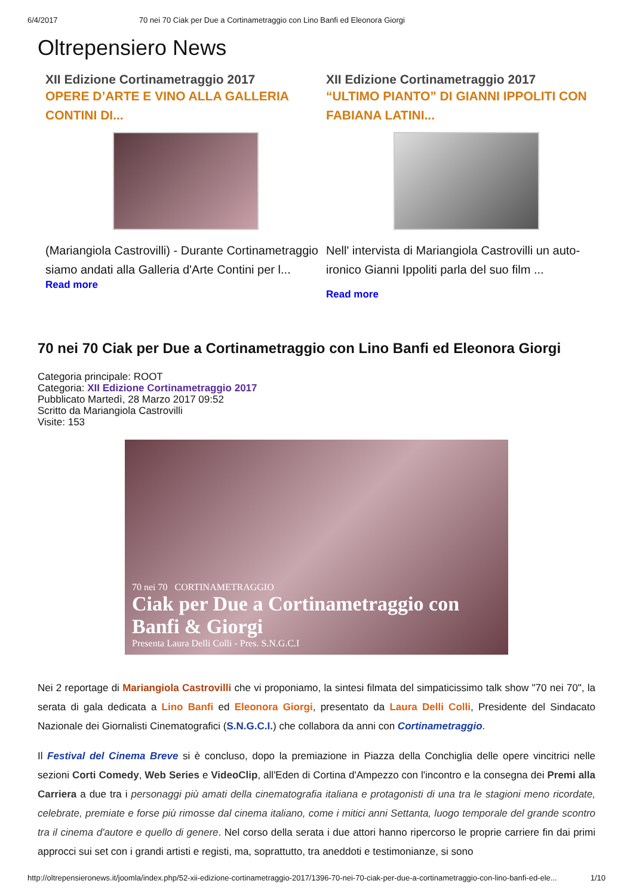6/4/2017 70 nei 70 Ciak per Due a Cortinametraggio con Lino Banfi ed Eleonora Giorgi
Oltrepensiero News
XII Edizione Cortinametraggio 2017
OPERE D’ARTE E VINO ALLA GALLERIA CONTINI DI...
(Mariangiola Castrovilli) - Durante Cortinametraggio siamo andati alla Galleria d'Arte Contini per l...
Read more
XII Edizione Cortinametraggio 2017
“ULTIMO PIANTO” DI GIANNI IPPOLITI CON FABIANA LATINI...
Nell' intervista di Mariangiola Castrovilli un auto-ironico Gianni Ippoliti parla del suo film ...
Read more
70 nei 70 Ciak per Due a Cortinametraggio con Lino Banfi ed Eleonora Giorgi
Categoria principale: ROOT
Categoria: XII Edizione Cortinametraggio 2017
Pubblicato Martedì, 28 Marzo 2017 09:52
Scritto da Mariangiola Castrovilli
Visite: 153
70 nei 70 CORTINAMETRAGGIO
Ciak per Due a Cortinametraggio con Banfi & Giorgi
Presenta Laura Delli Colli - Pres. S.N.G.C.I
Nei 2 reportage di Mariangiola Castrovilli che vi proponiamo, la sintesi filmata del simpaticissimo talk show "70 nei 70", la serata di gala dedicata a Lino Banfi ed Eleonora Giorgi, presentato da Laura Delli Colli, Presidente del Sindacato Nazionale dei Giornalisti Cinematografici (S.N.G.C.I.) che collabora da anni con Cortinametraggio.
Il Festival del Cinema Breve si è concluso, dopo la premiazione in Piazza della Conchiglia delle opere vincitrici nelle sezioni Corti Comedy, Web Series e VideoClip, all'Eden di Cortina d'Ampezzo con l'incontro e la consegna dei Premi alla Carriera a due tra i personaggi più amati della cinematografia italiana e protagonisti di una tra le stagioni meno ricordate, celebrate, premiate e forse più rimosse dal cinema italiano, come i mitici anni Settanta, luogo temporale del grande scontro tra il cinema d'autore e quello di genere. Nel corso della serata i due attori hanno ripercorso le proprie carriere fin dai primi approcci sui set con i grandi artisti e registi, ma, soprattutto, tra aneddoti e testimonianze, si sono
http://oltrepensieronews.it/joomla/index.php/52-xii-edizione-cortinametraggio-2017/1396-70-nei-70-ciak-per-due-a-cortinametraggio-con-lino-banfi-ed-ele... 1/10